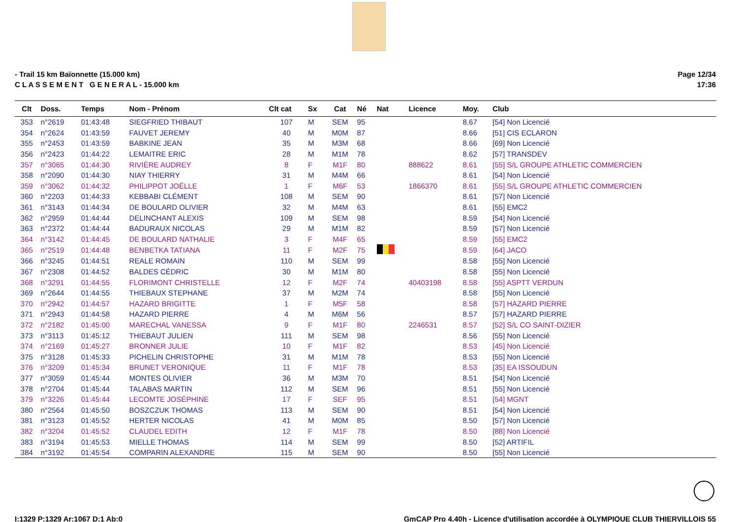- Trail 15 km Baïonnette (15.000 km)
C L A S S E M E N T G E N E R A L - 15.000 km
Page 12/34
17:36
| Clt | Doss. | Temps | Nom - Prénom | Clt cat | Sx | Cat | Né | Nat | Licence | Moy. | Club |
| --- | --- | --- | --- | --- | --- | --- | --- | --- | --- | --- | --- |
| 353 | n°2619 | 01:43:48 | SIEGFRIED THIBAUT | 107 | M | SEM | 95 | | | 8.67 | [54] Non Licencié |
| 354 | n°2624 | 01:43:59 | FAUVET JEREMY | 40 | M | M0M | 87 | | | 8.66 | [51] CIS ECLARON |
| 355 | n°2453 | 01:43:59 | BABKINE JEAN | 35 | M | M3M | 68 | | | 8.66 | [69] Non Licencié |
| 356 | n°2423 | 01:44:22 | LEMAITRE ERIC | 28 | M | M1M | 78 | | | 8.62 | [57] TRANSDEV |
| 357 | n°3065 | 01:44:30 | RIVIÈRE AUDREY | 8 | F | M1F | 80 | | 888622 | 8.61 | [55] S/L GROUPE ATHLETIC COMMERCIEN |
| 358 | n°2090 | 01:44:30 | NIAY THIERRY | 31 | M | M4M | 66 | | | 8.61 | [54] Non Licencié |
| 359 | n°3062 | 01:44:32 | PHILIPPOT JOËLLE | 1 | F | M6F | 53 | | 1866370 | 8.61 | [55] S/L GROUPE ATHLETIC COMMERCIEN |
| 360 | n°2203 | 01:44:33 | KEBBABI CLÉMENT | 108 | M | SEM | 90 | | | 8.61 | [57] Non Licencié |
| 361 | n°3143 | 01:44:34 | DE BOULARD OLIVIER | 32 | M | M4M | 63 | | | 8.61 | [55] EMC2 |
| 362 | n°2959 | 01:44:44 | DELINCHANT ALEXIS | 109 | M | SEM | 98 | | | 8.59 | [54] Non Licencié |
| 363 | n°2372 | 01:44:44 | BADURAUX NICOLAS | 29 | M | M1M | 82 | | | 8.59 | [57] Non Licencié |
| 364 | n°3142 | 01:44:45 | DE BOULARD NATHALIE | 3 | F | M4F | 65 | | | 8.59 | [55] EMC2 |
| 365 | n°2519 | 01:44:48 | BENBETKA TATIANA | 11 | F | M2F | 75 | | | 8.59 | [64] JACO |
| 366 | n°3245 | 01:44:51 | REALE ROMAIN | 110 | M | SEM | 99 | | | 8.58 | [55] Non Licencié |
| 367 | n°2308 | 01:44:52 | BALDES CÉDRIC | 30 | M | M1M | 80 | | | 8.58 | [55] Non Licencié |
| 368 | n°3291 | 01:44:55 | FLORIMONT CHRISTELLE | 12 | F | M2F | 74 | | 40403198 | 8.58 | [55] ASPTT VERDUN |
| 369 | n°2644 | 01:44:55 | THIEBAUX STEPHANE | 37 | M | M2M | 74 | | | 8.58 | [55] Non Licencié |
| 370 | n°2942 | 01:44:57 | HAZARD BRIGITTE | 1 | F | M5F | 58 | | | 8.58 | [57] HAZARD PIERRE |
| 371 | n°2943 | 01:44:58 | HAZARD PIERRE | 4 | M | M6M | 56 | | | 8.57 | [57] HAZARD PIERRE |
| 372 | n°2182 | 01:45:00 | MARECHAL VANESSA | 9 | F | M1F | 80 | | 2246531 | 8.57 | [52] S/L CO SAINT-DIZIER |
| 373 | n°3113 | 01:45:12 | THIEBAUT JULIEN | 111 | M | SEM | 98 | | | 8.56 | [55] Non Licencié |
| 374 | n°2169 | 01:45:27 | BRONNER JULIE | 10 | F | M1F | 82 | | | 8.53 | [45] Non Licencié |
| 375 | n°3128 | 01:45:33 | PICHELIN CHRISTOPHE | 31 | M | M1M | 78 | | | 8.53 | [55] Non Licencié |
| 376 | n°3209 | 01:45:34 | BRUNET VERONIQUE | 11 | F | M1F | 78 | | | 8.53 | [35] EA ISSOUDUN |
| 377 | n°3059 | 01:45:44 | MONTES OLIVIER | 36 | M | M3M | 70 | | | 8.51 | [54] Non Licencié |
| 378 | n°2704 | 01:45:44 | TALABAS MARTIN | 112 | M | SEM | 96 | | | 8.51 | [55] Non Licencié |
| 379 | n°3226 | 01:45:44 | LECOMTE JOSÉPHINE | 17 | F | SEF | 95 | | | 8.51 | [54] MGNT |
| 380 | n°2564 | 01:45:50 | BOSZCZUK THOMAS | 113 | M | SEM | 90 | | | 8.51 | [54] Non Licencié |
| 381 | n°3123 | 01:45:52 | HERTER NICOLAS | 41 | M | M0M | 85 | | | 8.50 | [57] Non Licencié |
| 382 | n°3204 | 01:45:52 | CLAUDEL EDITH | 12 | F | M1F | 78 | | | 8.50 | [88] Non Licencié |
| 383 | n°3194 | 01:45:53 | MIELLE THOMAS | 114 | M | SEM | 99 | | | 8.50 | [52] ARTIFIL |
| 384 | n°3192 | 01:45:54 | COMPARIN ALEXANDRE | 115 | M | SEM | 90 | | | 8.50 | [55] Non Licencié |
I:1329 P:1329 Ar:1067 D:1 Ab:0 GmCAP Pro 4.40h - Licence d'utilisation accordée à OLYMPIQUE CLUB THIERVILLOIS 55